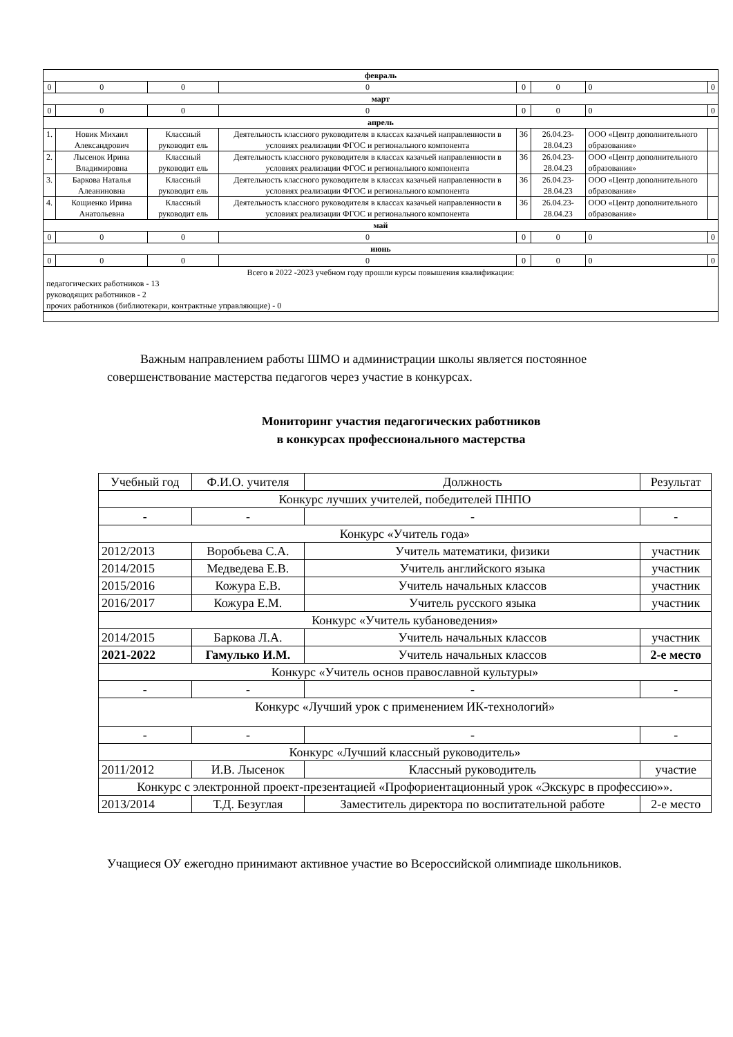| февраль | | | | | | | |
| 0 | 0 | 0 | 0 | 0 | 0 | 0 | 0 |
| март | | | | | | | |
| 0 | 0 | 0 | 0 | 0 | 0 | 0 | 0 |
| апрель | | | | | | | |
| 1. | Новик Михаил Александрович | Классный руководит ель | Деятельность классного руководителя в классах казачьей направленности в условиях реализации ФГОС и регионального компонента | 36 | 26.04.23-28.04.23 | ООО «Центр дополнительного образования» | |
| 2. | Лысенок Ирина Владимировна | Классный руководит ель | Деятельность классного руководителя в классах казачьей направленности в условиях реализации ФГОС и регионального компонента | 36 | 26.04.23-28.04.23 | ООО «Центр дополнительного образования» | |
| 3. | Баркова Наталья Алеаниновна | Классный руководит ель | Деятельность классного руководителя в классах казачьей направленности в условиях реализации ФГОС и регионального компонента | 36 | 26.04.23-28.04.23 | ООО «Центр дополнительного образования» | |
| 4. | Кощиенко Ирина Анатольевна | Классный руководит ель | Деятельность классного руководителя в классах казачьей направленности в условиях реализации ФГОС и регионального компонента | 36 | 26.04.23-28.04.23 | ООО «Центр дополнительного образования» | |
| май | | | | | | | |
| 0 | 0 | 0 | 0 | 0 | 0 | 0 | 0 |
| июнь | | | | | | | |
| 0 | 0 | 0 | 0 | 0 | 0 | 0 | 0 |
| Всего в 2022 -2023 учебном году прошли курсы повышения квалификации: педагогических работников - 13 руководящих работников - 2 прочих работников (библиотекари, контрактные управляющие) - 0 | | | | | | | |
Важным направлением работы ШМО и администрации школы является постоянное совершенствование мастерства педагогов через участие в конкурсах.
Мониторинг участия педагогических работников
в конкурсах профессионального мастерства
| Учебный год | Ф.И.О. учителя | Должность | Результат |
| Конкурс лучших учителей, победителей ПНПО | | | |
| - | - | - | - |
| Конкурс «Учитель года» | | | |
| 2012/2013 | Воробьева С.А. | Учитель математики, физики | участник |
| 2014/2015 | Медведева Е.В. | Учитель английского языка | участник |
| 2015/2016 | Кожура Е.В. | Учитель начальных классов | участник |
| 2016/2017 | Кожура Е.М. | Учитель русского языка | участник |
| Конкурс «Учитель кубановедения» | | | |
| 2014/2015 | Баркова Л.А. | Учитель начальных классов | участник |
| 2021-2022 | Гамулько И.М. | Учитель начальных классов | 2-е место |
| Конкурс «Учитель основ православной культуры» | | | |
| - | - | - | - |
| Конкурс «Лучший урок с применением ИК-технологий» | | | |
| - | - | - | - |
| Конкурс «Лучший классный руководитель» | | | |
| 2011/2012 | И.В. Лысенок | Классный руководитель | участие |
| Конкурс с электронной проект-презентацией «Профориентационный урок «Экскурс в профессию»». | | | |
| 2013/2014 | Т.Д. Безуглая | Заместитель директора по воспитательной работе | 2-е место |
Учащиеся ОУ ежегодно принимают активное участие во Всероссийской олимпиаде школьников.